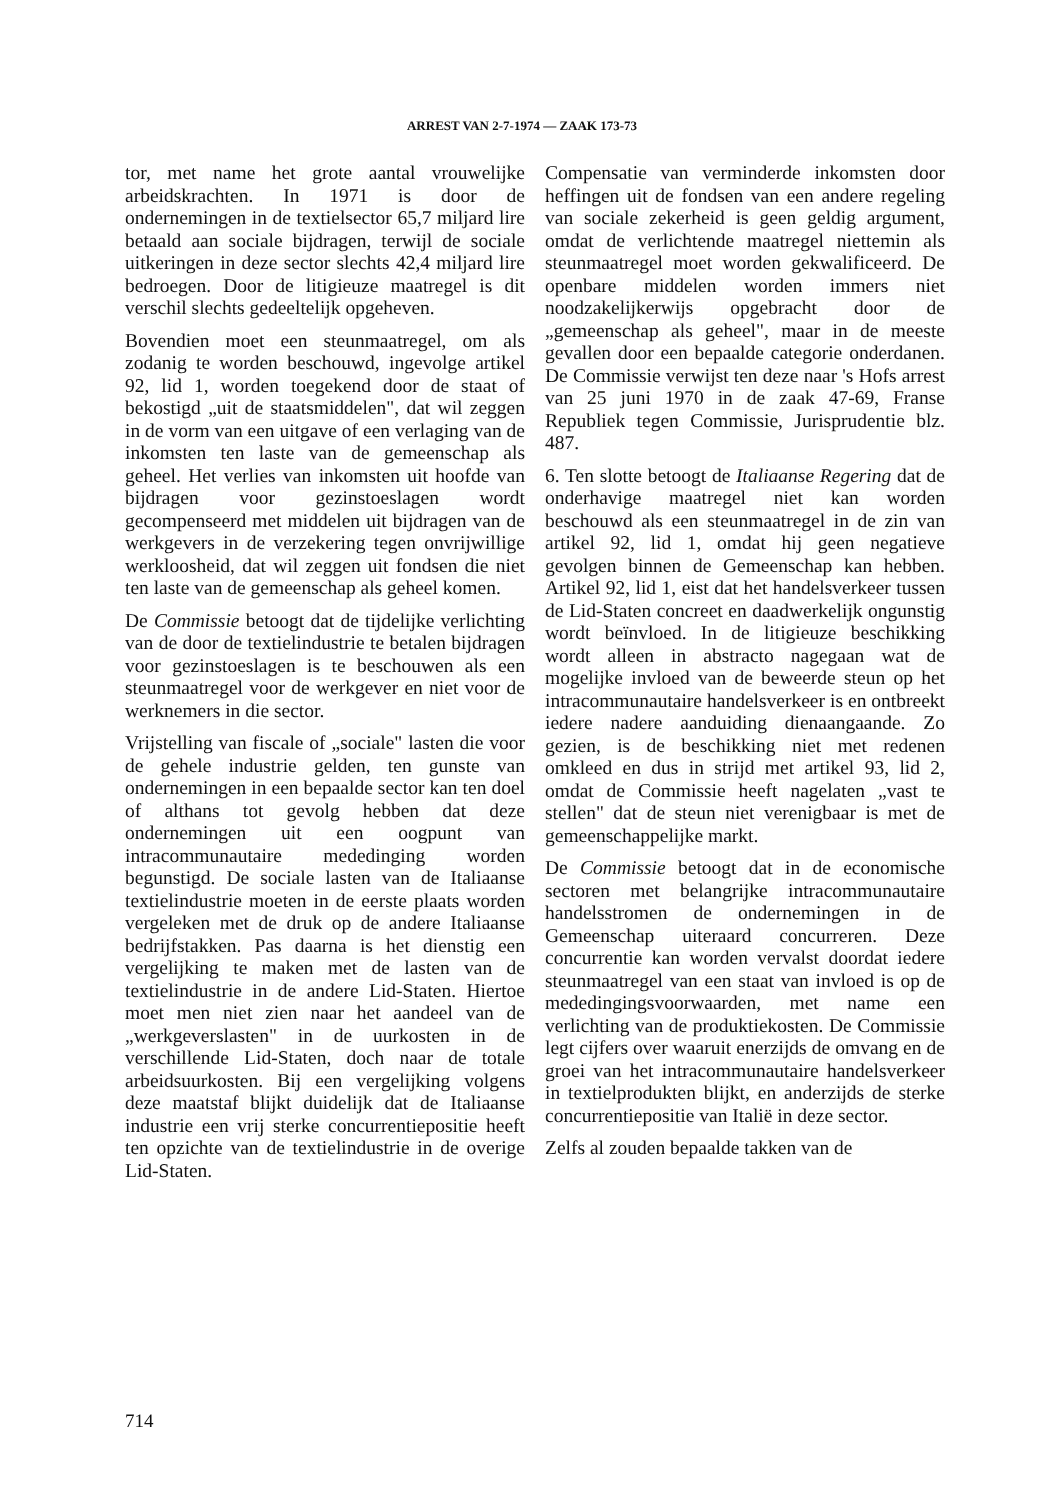ARREST VAN 2-7-1974 — ZAAK 173-73
tor, met name het grote aantal vrouwelijke arbeidskrachten. In 1971 is door de ondernemingen in de textielsector 65,7 miljard lire betaald aan sociale bijdragen, terwijl de sociale uitkeringen in deze sector slechts 42,4 miljard lire bedroegen. Door de litigieuze maatregel is dit verschil slechts gedeeltelijk opgeheven.
Bovendien moet een steunmaatregel, om als zodanig te worden beschouwd, ingevolge artikel 92, lid 1, worden toegekend door de staat of bekostigd „uit de staatsmiddelen", dat wil zeggen in de vorm van een uitgave of een verlaging van de inkomsten ten laste van de gemeenschap als geheel. Het verlies van inkomsten uit hoofde van bijdragen voor gezinstoeslagen wordt gecompenseerd met middelen uit bijdragen van de werkgevers in de verzekering tegen onvrijwillige werkloosheid, dat wil zeggen uit fondsen die niet ten laste van de gemeenschap als geheel komen.
De Commissie betoogt dat de tijdelijke verlichting van de door de textielindustrie te betalen bijdragen voor gezinstoeslagen is te beschouwen als een steunmaatregel voor de werkgever en niet voor de werknemers in die sector.
Vrijstelling van fiscale of „sociale" lasten die voor de gehele industrie gelden, ten gunste van ondernemingen in een bepaalde sector kan ten doel of althans tot gevolg hebben dat deze ondernemingen uit een oogpunt van intracommunautaire mededinging worden begunstigd. De sociale lasten van de Italiaanse textielindustrie moeten in de eerste plaats worden vergeleken met de druk op de andere Italiaanse bedrijfstakken. Pas daarna is het dienstig een vergelijking te maken met de lasten van de textielindustrie in de andere Lid-Staten. Hiertoe moet men niet zien naar het aandeel van de „werkgeverslasten" in de uurkosten in de verschillende Lid-Staten, doch naar de totale arbeidsuurkosten. Bij een vergelijking volgens deze maatstaf blijkt duidelijk dat de Italiaanse industrie een vrij sterke concurrentiepositie heeft ten opzichte van de textielindustrie in de overige Lid-Staten.
Compensatie van verminderde inkomsten door heffingen uit de fondsen van een andere regeling van sociale zekerheid is geen geldig argument, omdat de verlichtende maatregel niettemin als steunmaatregel moet worden gekwalificeerd. De openbare middelen worden immers niet noodzakelijkerwijs opgebracht door de „gemeenschap als geheel", maar in de meeste gevallen door een bepaalde categorie onderdanen. De Commissie verwijst ten deze naar 's Hofs arrest van 25 juni 1970 in de zaak 47-69, Franse Republiek tegen Commissie, Jurisprudentie blz. 487.
6. Ten slotte betoogt de Italiaanse Regering dat de onderhavige maatregel niet kan worden beschouwd als een steunmaatregel in de zin van artikel 92, lid 1, omdat hij geen negatieve gevolgen binnen de Gemeenschap kan hebben. Artikel 92, lid 1, eist dat het handelsverkeer tussen de Lid-Staten concreet en daadwerkelijk ongunstig wordt beïnvloed. In de litigieuze beschikking wordt alleen in abstracto nagegaan wat de mogelijke invloed van de beweerde steun op het intracommunautaire handelsverkeer is en ontbreekt iedere nadere aanduiding dienaangaande. Zo gezien, is de beschikking niet met redenen omkleed en dus in strijd met artikel 93, lid 2, omdat de Commissie heeft nagelaten „vast te stellen" dat de steun niet verenigbaar is met de gemeenschappelijke markt.
De Commissie betoogt dat in de economische sectoren met belangrijke intracommunautaire handelsstromen de ondernemingen in de Gemeenschap uiteraard concurreren. Deze concurrentie kan worden vervalst doordat iedere steunmaatregel van een staat van invloed is op de mededingingsvoorwaarden, met name een verlichting van de produktiekosten. De Commissie legt cijfers over waaruit enerzijds de omvang en de groei van het intracommunautaire handelsverkeer in textielprodukten blijkt, en anderzijds de sterke concurrentiepositie van Italië in deze sector.
Zelfs al zouden bepaalde takken van de
714